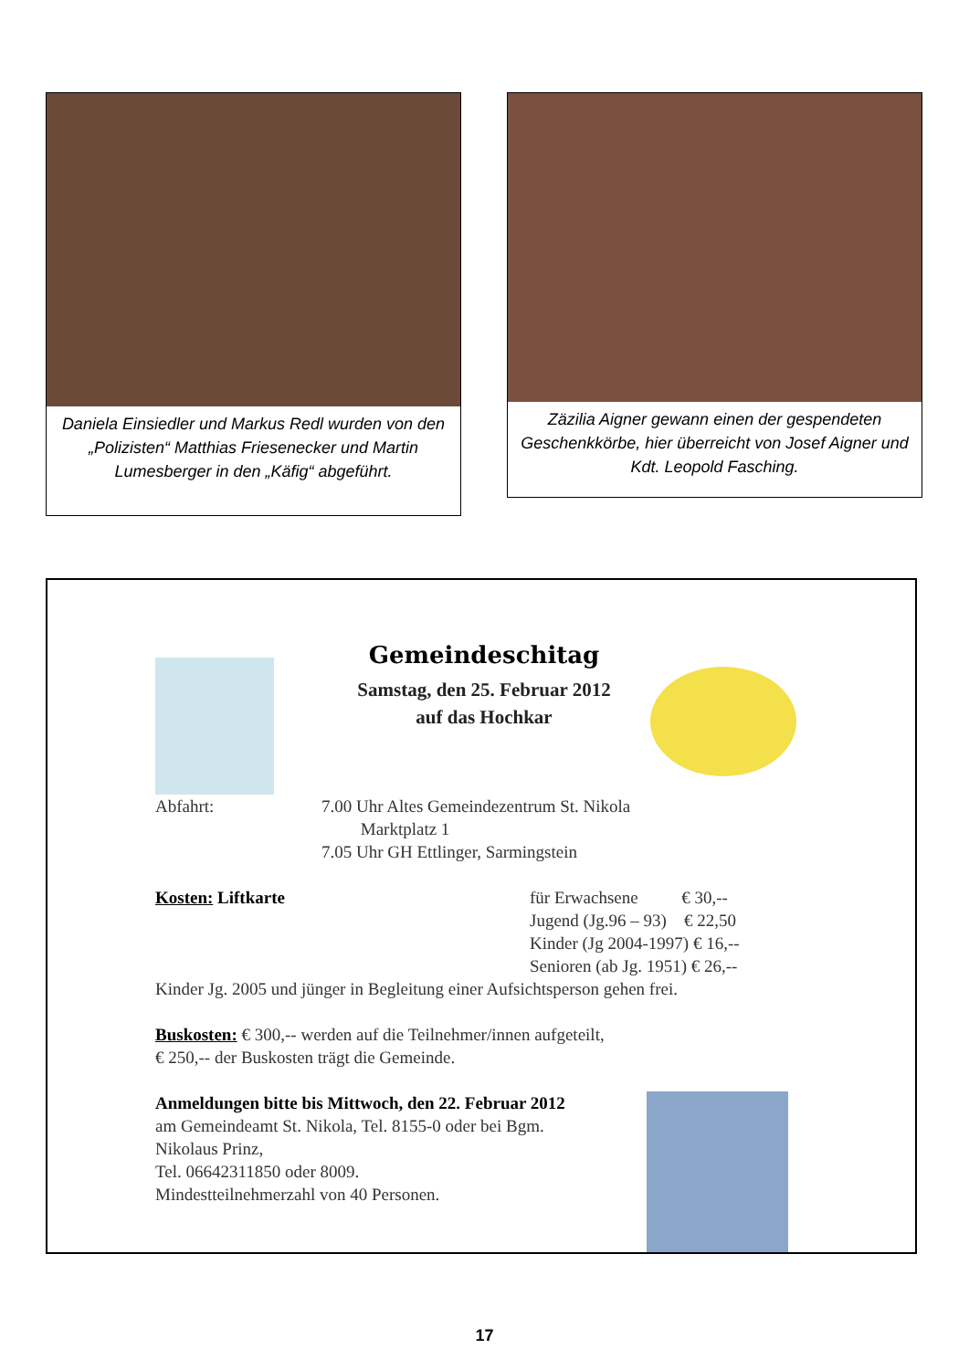Daniela Einsiedler und Markus Redl wurden von den „Polizisten“ Matthias Friesenecker und Martin Lumesberger in den „Käfig“ abgeführt.
Zäzilia Aigner gewann einen der gespendeten Geschenkkörbe, hier überreicht von Josef Aigner und Kdt. Leopold Fasching.
Gemeindeschitag
Samstag, den 25. Februar 2012
auf das Hochkar
Abfahrt: 7.00 Uhr Altes Gemeindezentrum St. Nikola
Marktplatz 1
7.05 Uhr GH Ettlinger, Sarmingstein
Kosten: Liftkarte für Erwachsene € 30,--
Jugend (Jg.96 – 93) € 22,50
Kinder (Jg 2004-1997) € 16,--
Senioren (ab Jg. 1951) € 26,--
Kinder Jg. 2005 und jünger in Begleitung einer Aufsichtsperson gehen frei.
Buskosten: € 300,-- werden auf die Teilnehmer/innen aufgeteilt,
€ 250,-- der Buskosten trägt die Gemeinde.
Anmeldungen bitte bis Mittwoch, den 22. Februar 2012
am Gemeindeamt St. Nikola, Tel. 8155-0 oder bei Bgm.
Nikolaus Prinz,
Tel. 06642311850 oder 8009.
Mindestteilnehmerzahl von 40 Personen.
17